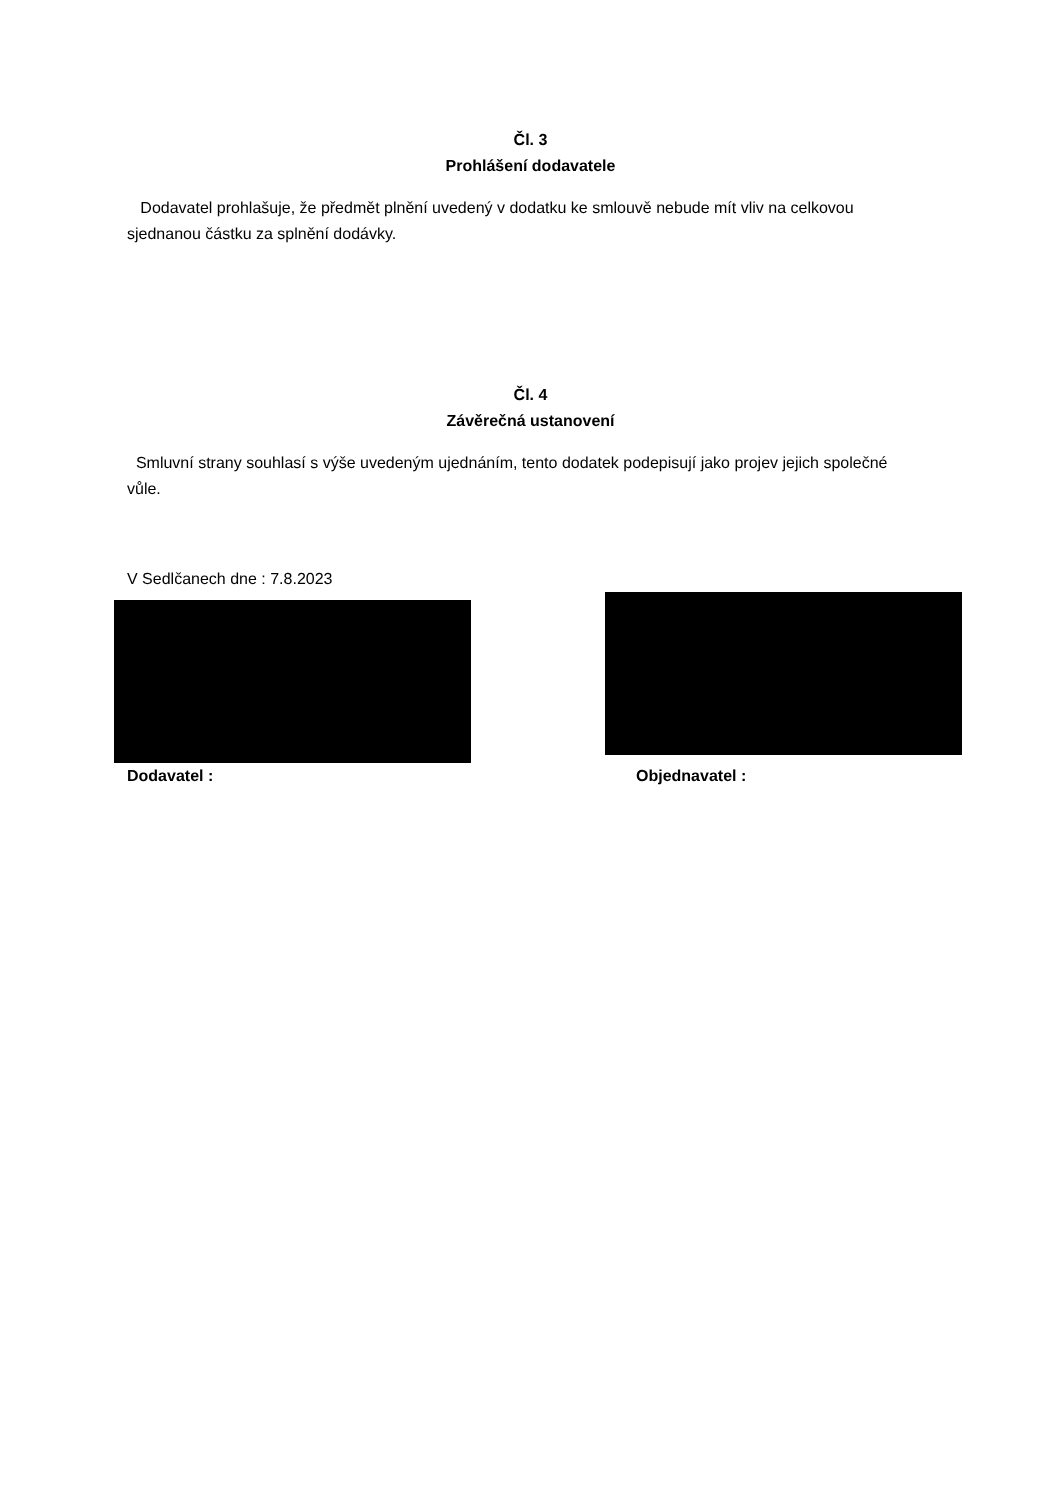Čl. 3
Prohlášení dodavatele
Dodavatel prohlašuje, že předmět plnění uvedený v dodatku ke smlouvě nebude mít vliv na celkovou sjednanou částku za splnění dodávky.
Čl. 4
Závěrečná ustanovení
Smluvní strany souhlasí s výše uvedeným ujednáním, tento dodatek podepisují jako projev jejich společné vůle.
V Sedlčanech dne : 7.8.2023
Dodavatel : Objednavatel :